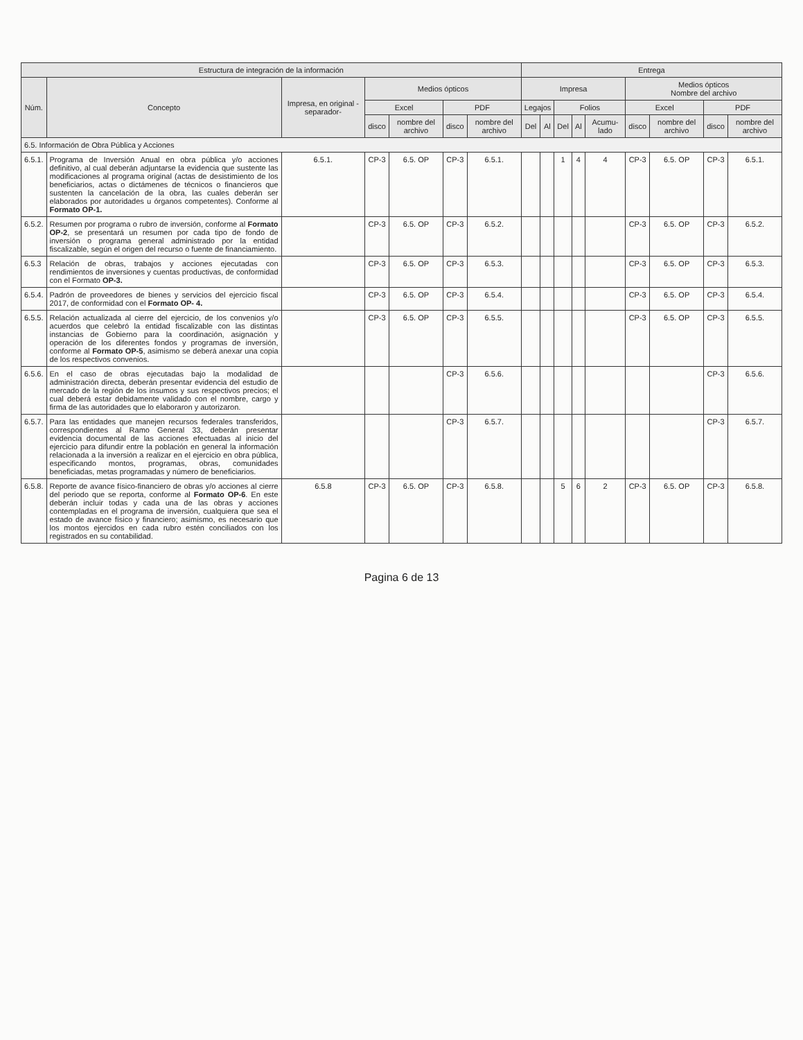| Estructura de integración de la información | | | | | | | Entrega | | | | | | | | |
| --- | --- | --- | --- | --- | --- | --- | --- | --- | --- | --- | --- | --- | --- | --- | --- |
| Núm. | Concepto | Impresa, en original -separador- | Medios ópticos | | | | Impresa | | | | | Medios ópticos Nombre del archivo | | | |
| | | | Excel | | PDF | | Legajos | | Folios | | | Excel | | PDF | |
| | | | disco | nombre del archivo | disco | nombre del archivo | Del | Al | Del | Al | Acumu-lado | disco | nombre del archivo | disco | nombre del archivo |
| 6.5. Información de Obra Pública y Acciones | | | | | | | | | | | | | | | |
| 6.5.1. | Programa de Inversión Anual en obra pública y/o acciones definitivo, al cual deberán adjuntarse la evidencia que sustente las modificaciones al programa original (actas de desistimiento de los beneficiarios, actas o dictámenes de técnicos o financieros que sustenten la cancelación de la obra, las cuales deberán ser elaborados por autoridades u órganos competentes). Conforme al Formato OP-1. | 6.5.1. | CP-3 | 6.5. OP | CP-3 | 6.5.1. | | | 1 | 4 | 4 | CP-3 | 6.5. OP | CP-3 | 6.5.1. |
| 6.5.2. | Resumen por programa o rubro de inversión, conforme al Formato OP-2 , se presentará un resumen por cada tipo de fondo de inversión o programa general administrado por la entidad fiscalizable, según el origen del recurso o fuente de financiamiento. | | CP-3 | 6.5. OP | CP-3 | 6.5.2. | | | | | | CP-3 | 6.5. OP | CP-3 | 6.5.2. |
| 6.5.3 | Relación de obras, trabajos y acciones ejecutadas con rendimientos de inversiones y cuentas productivas, de conformidad con el Formato OP-3. | | CP-3 | 6.5. OP | CP-3 | 6.5.3. | | | | | | CP-3 | 6.5. OP | CP-3 | 6.5.3. |
| 6.5.4. | Padrón de proveedores de bienes y servicios del ejercicio fiscal 2017, de conformidad con el Formato OP- 4. | | CP-3 | 6.5. OP | CP-3 | 6.5.4. | | | | | | CP-3 | 6.5. OP | CP-3 | 6.5.4. |
| 6.5.5. | Relación actualizada al cierre del ejercicio, de los convenios y/o acuerdos que celebró la entidad fiscalizable con las distintas instancias de Gobierno para la coordinación, asignación y operación de los diferentes fondos y programas de inversión, conforme al Formato OP-5 , asimismo se deberá anexar una copia de los respectivos convenios. | | CP-3 | 6.5. OP | CP-3 | 6.5.5. | | | | | | CP-3 | 6.5. OP | CP-3 | 6.5.5. |
| 6.5.6. | En el caso de obras ejecutadas bajo la modalidad de administración directa, deberán presentar evidencia del estudio de mercado de la región de los insumos y sus respectivos precios; el cual deberá estar debidamente validado con el nombre, cargo y firma de las autoridades que lo elaboraron y autorizaron. | | | | CP-3 | 6.5.6. | | | | | | | | CP-3 | 6.5.6. |
| 6.5.7. | Para las entidades que manejen recursos federales transferidos, correspondientes al Ramo General 33, deberán presentar evidencia documental de las acciones efectuadas al inicio del ejercicio para difundir entre la población en general la información relacionada a la inversión a realizar en el ejercicio en obra pública, especificando montos, programas, obras, comunidades beneficiadas, metas programadas y número de beneficiarios. | | | | CP-3 | 6.5.7. | | | | | | | | CP-3 | 6.5.7. |
| 6.5.8. | Reporte de avance físico-financiero de obras y/o acciones al cierre del periodo que se reporta, conforme al Formato OP-6 . En este deberán incluir todas y cada una de las obras y acciones contempladas en el programa de inversión, cualquiera que sea el estado de avance físico y financiero; asimismo, es necesario que los montos ejercidos en cada rubro estén conciliados con los registrados en su contabilidad. | 6.5.8 | CP-3 | 6.5. OP | CP-3 | 6.5.8. | | | 5 | 6 | 2 | CP-3 | 6.5. OP | CP-3 | 6.5.8. |
Pagina 6 de 13